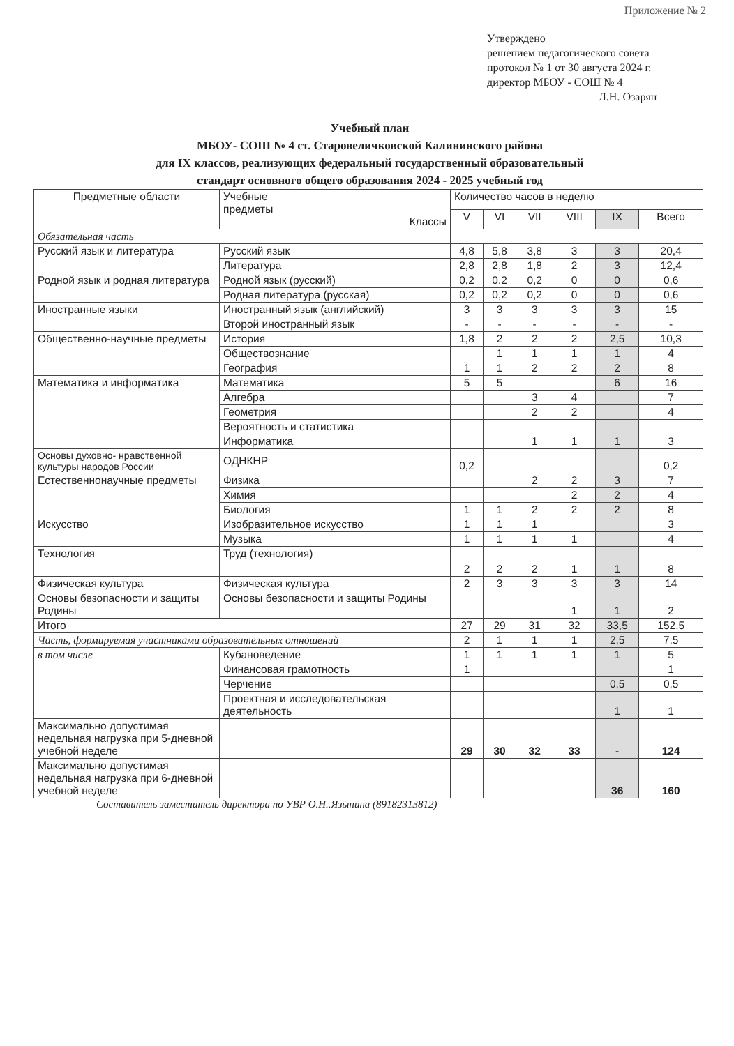Приложение № 2
Утверждено
решением педагогического совета
протокол № 1 от 30 августа 2024 г.
директор МБОУ - СОШ № 4
Л.Н. Озарян
Учебный план
МБОУ- СОШ № 4 ст. Старовеличковской Калининского района
для IX классов, реализующих федеральный государственный образовательный
стандарт основного общего образования 2024 - 2025 учебный год
| Предметные области | Учебные предметы Классы | Количество часов в неделю | | | | | |
| --- | --- | --- | --- | --- | --- | --- | --- |
| | | V | VI | VII | VIII | IX | Всего |
| Обязательная часть | | | | | | | |
| Русский язык и литература | Русский язык | 4,8 | 5,8 | 3,8 | 3 | 3 | 20,4 |
| | Литература | 2,8 | 2,8 | 1,8 | 2 | 3 | 12,4 |
| Родной язык и родная литература | Родной язык (русский) | 0,2 | 0,2 | 0,2 | 0 | 0 | 0,6 |
| | Родная литература (русская) | 0,2 | 0,2 | 0,2 | 0 | 0 | 0,6 |
| Иностранные языки | Иностранный язык (английский) | 3 | 3 | 3 | 3 | 3 | 15 |
| | Второй иностранный язык | - | - | - | - | - | - |
| Общественно-научные предметы | История | 1,8 | 2 | 2 | 2 | 2,5 | 10,3 |
| | Обществознание | | 1 | 1 | 1 | 1 | 4 |
| | География | 1 | 1 | 2 | 2 | 2 | 8 |
| Математика и информатика | Математика | 5 | 5 | | | 6 | 16 |
| | Алгебра | | | 3 | 4 | | 7 |
| | Геометрия | | | 2 | 2 | | 4 |
| | Вероятность и статистика | | | | | | |
| | Информатика | | | 1 | 1 | 1 | 3 |
| Основы духовно- нравственной культуры народов России | ОДНКНР | 0,2 | | | | | 0,2 |
| Естественнонаучные предметы | Физика | | | 2 | 2 | 3 | 7 |
| | Химия | | | | 2 | 2 | 4 |
| | Биология | 1 | 1 | 2 | 2 | 2 | 8 |
| Искусство | Изобразительное искусство | 1 | 1 | 1 | | | 3 |
| | Музыка | 1 | 1 | 1 | 1 | | 4 |
| Технология | Труд (технология) | 2 | 2 | 2 | 1 | 1 | 8 |
| Физическая культура | Физическая культура | 2 | 3 | 3 | 3 | 3 | 14 |
| Основы безопасности и защиты Родины | Основы безопасности и защиты Родины | | | | 1 | 1 | 2 |
| Итого | | 27 | 29 | 31 | 32 | 33,5 | 152,5 |
| Часть, формируемая участниками образовательных отношений | | 2 | 1 | 1 | 1 | 2,5 | 7,5 |
| в том числе | Кубановедение | 1 | 1 | 1 | 1 | 1 | 5 |
| | Финансовая грамотность | 1 | | | | | 1 |
| | Черчение | | | | | 0,5 | 0,5 |
| | Проектная и исследовательская деятельность | | | | | 1 | 1 |
| Максимально допустимая недельная нагрузка при 5-дневной учебной неделе | | 29 | 30 | 32 | 33 | - | 124 |
| Максимально допустимая недельная нагрузка при 6-дневной учебной неделе | | | | | | 36 | 160 |
Составитель заместитель директора по УВР О.Н..Язынина (89182313812)